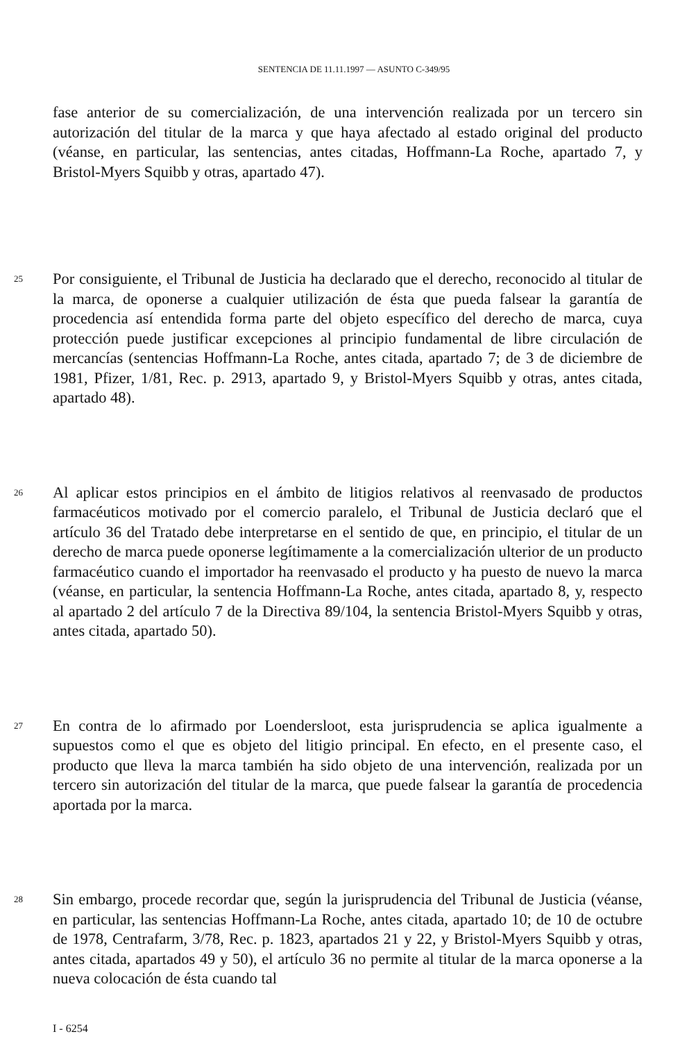SENTENCIA DE 11.11.1997 — ASUNTO C-349/95
fase anterior de su comercialización, de una intervención realizada por un tercero sin autorización del titular de la marca y que haya afectado al estado original del producto (véanse, en particular, las sentencias, antes citadas, Hoffmann-La Roche, apartado 7, y Bristol-Myers Squibb y otras, apartado 47).
25
Por consiguiente, el Tribunal de Justicia ha declarado que el derecho, reconocido al titular de la marca, de oponerse a cualquier utilización de ésta que pueda falsear la garantía de procedencia así entendida forma parte del objeto específico del derecho de marca, cuya protección puede justificar excepciones al principio fundamental de libre circulación de mercancías (sentencias Hoffmann-La Roche, antes citada, apartado 7; de 3 de diciembre de 1981, Pfizer, 1/81, Rec. p. 2913, apartado 9, y Bristol-Myers Squibb y otras, antes citada, apartado 48).
26
Al aplicar estos principios en el ámbito de litigios relativos al reenvasado de productos farmacéuticos motivado por el comercio paralelo, el Tribunal de Justicia declaró que el artículo 36 del Tratado debe interpretarse en el sentido de que, en principio, el titular de un derecho de marca puede oponerse legítimamente a la comercialización ulterior de un producto farmacéutico cuando el importador ha reenvasado el producto y ha puesto de nuevo la marca (véanse, en particular, la sentencia Hoffmann-La Roche, antes citada, apartado 8, y, respecto al apartado 2 del artículo 7 de la Directiva 89/104, la sentencia Bristol-Myers Squibb y otras, antes citada, apartado 50).
27
En contra de lo afirmado por Loendersloot, esta jurisprudencia se aplica igualmente a supuestos como el que es objeto del litigio principal. En efecto, en el presente caso, el producto que lleva la marca también ha sido objeto de una intervención, realizada por un tercero sin autorización del titular de la marca, que puede falsear la garantía de procedencia aportada por la marca.
28
Sin embargo, procede recordar que, según la jurisprudencia del Tribunal de Justicia (véanse, en particular, las sentencias Hoffmann-La Roche, antes citada, apartado 10; de 10 de octubre de 1978, Centrafarm, 3/78, Rec. p. 1823, apartados 21 y 22, y Bristol-Myers Squibb y otras, antes citada, apartados 49 y 50), el artículo 36 no permite al titular de la marca oponerse a la nueva colocación de ésta cuando tal
I - 6254